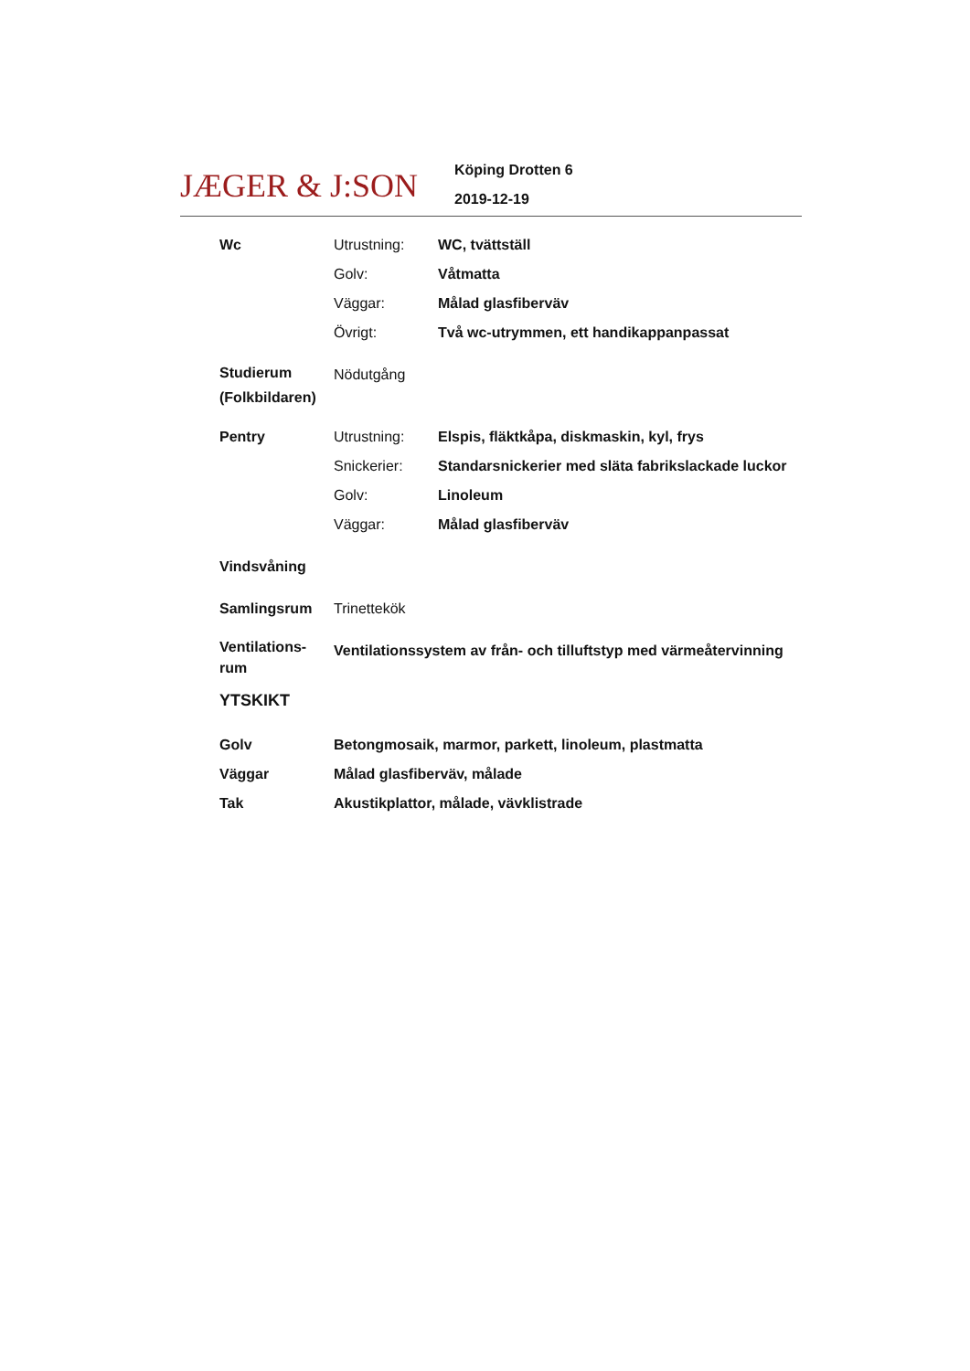JÆGER & J:SON
Köping Drotten 6
2019-12-19
| Wc | Utrustning: | WC, tvättställ |
| | Golv: | Våtmatta |
| | Väggar: | Målad glasfiberväv |
| | Övrigt: | Två wc-utrymmen, ett handikappanpassat |
| Studierum (Folkbildaren) | Nödutgång | |
| Pentry | Utrustning: | Elspis, fläktkåpa, diskmaskin, kyl, frys |
| | Snickerier: | Standarsnickerier med släta fabrikslackade luckor |
| | Golv: | Linoleum |
| | Väggar: | Målad glasfiberväv |
| Vindsvåning | | |
| Samlingsrum | Trinettekök | |
| Ventilations- rum | Ventilationssystem av från- och tilluftstyp med värmeåtervinning | |
YTSKIKT
| Golv | Betongmosaik, marmor, parkett, linoleum, plastmatta |
| Väggar | Målad glasfiberväv, målade |
| Tak | Akustikplattor, målade, vävklistrade |